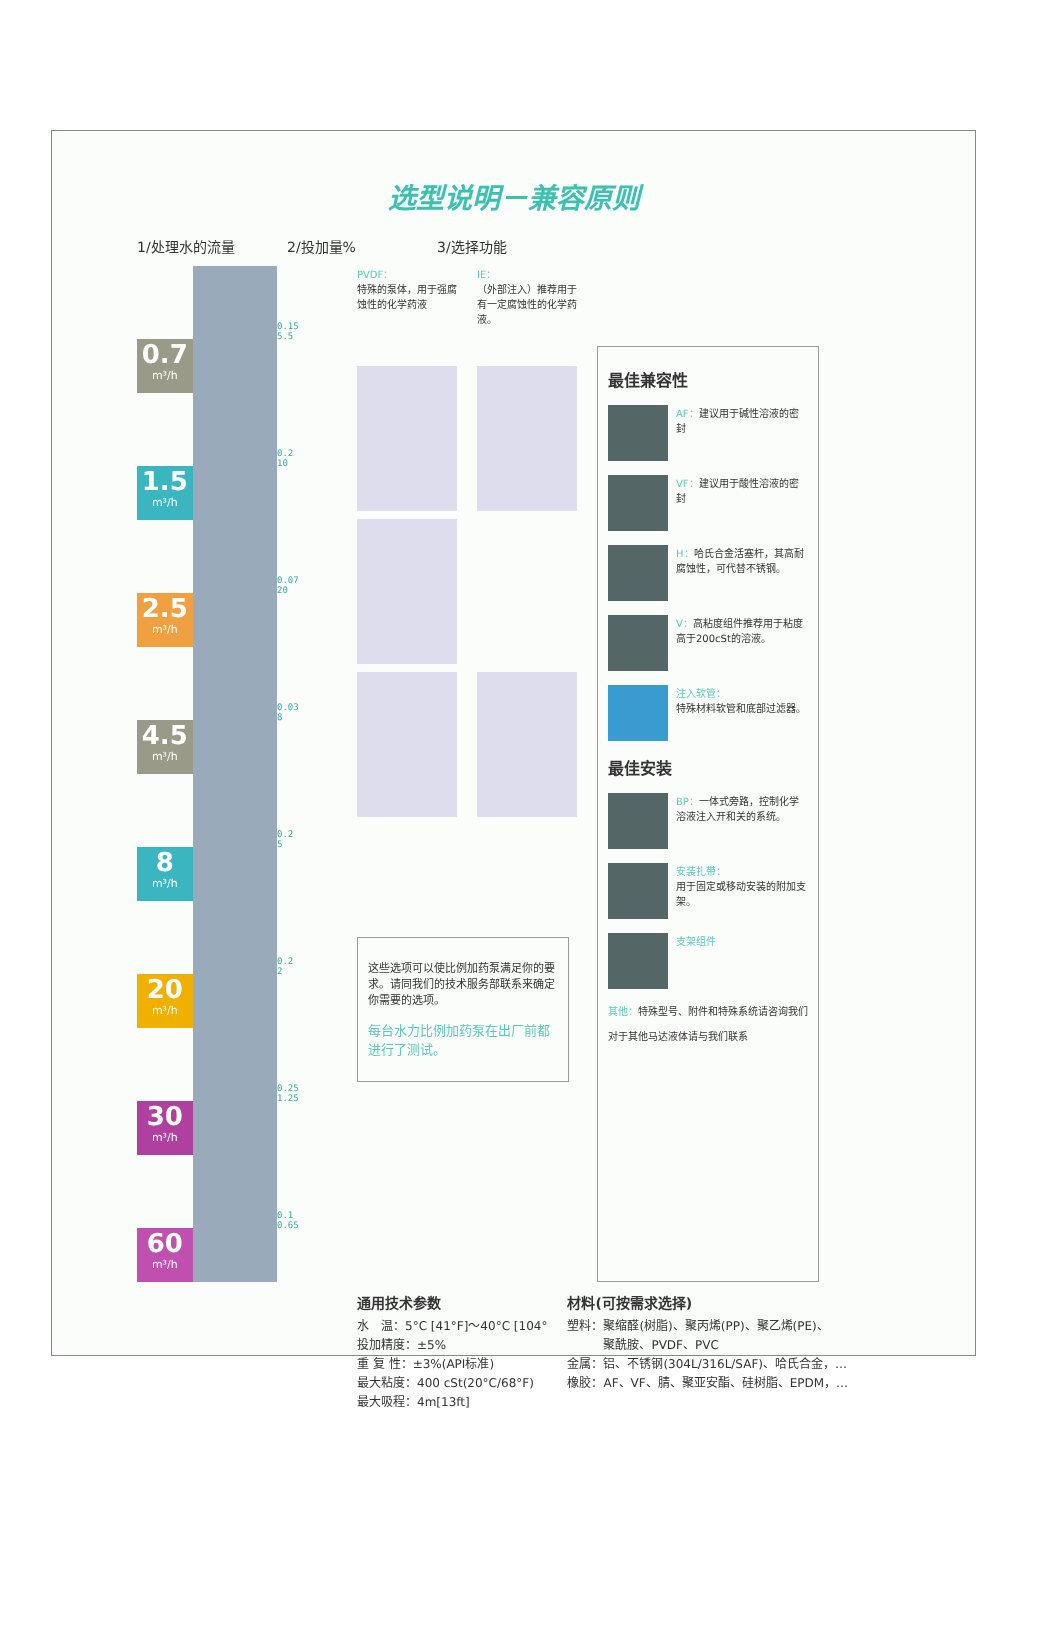选型说明－兼容原则
1/处理水的流量 2/投加量% 3/选择功能
0.7
m³/h
1.5
m³/h
2.5
m³/h
4.5
m³/h
8
m³/h
20
m³/h
30
m³/h
60
m³/h
0.15
5.5
0.2
10
0.07
20
0.03
8
0.2
5
0.2
2
0.25
1.25
0.1
0.65
PVDF：
特殊的泵体，用于强腐蚀性的化学药液
IE：
（外部注入）推荐用于有一定腐蚀性的化学药液。
这些选项可以使比例加药泵满足你的要求。请同我们的技术服务部联系来确定你需要的选项。
每台水力比例加药泵在出厂前都进行了测试。
最佳兼容性
AF：建议用于碱性溶液的密封
VF：建议用于酸性溶液的密封
H：哈氏合金活塞杆，其高耐腐蚀性，可代替不锈钢。
V：高粘度组件推荐用于粘度高于200cSt的溶液。
注入软管：
特殊材料软管和底部过滤器。
最佳安装
BP：一体式旁路，控制化学溶液注入开和关的系统。
安装扎带：
用于固定或移动安装的附加支架。
支架组件
其他：特殊型号、附件和特殊系统请咨询我们
对于其他马达液体请与我们联系
通用技术参数
水　温：5°C [41°F]～40°C [104°
投加精度：±5%
重 复 性：±3%(API标准)
最大粘度：400 cSt(20°C/68°F)
最大吸程：4m[13ft]
材料(可按需求选择)
塑料：聚缩醛(树脂)、聚丙烯(PP)、聚乙烯(PE)、
　　　聚酰胺、PVDF、PVC
金属：铝、不锈钢(304L/316L/SAF)、哈氏合金，…
橡胶：AF、VF、腈、聚亚安酯、硅树脂、EPDM，…